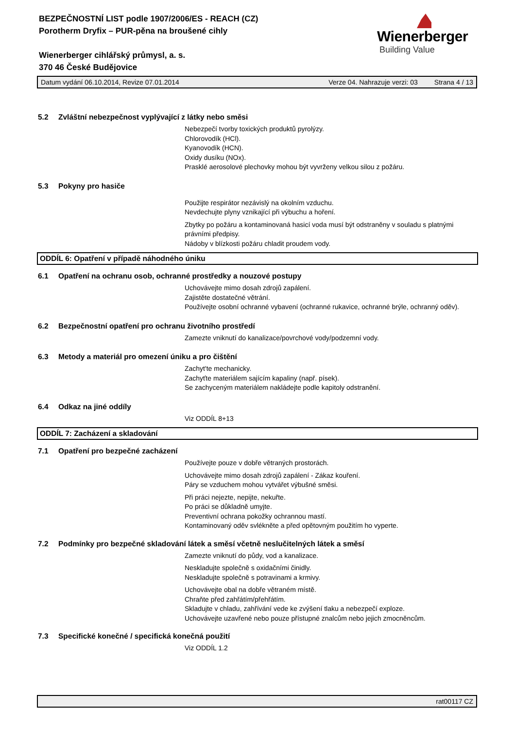BEZPEČNOSTNÍ LIST podle 1907/2006/ES - REACH (CZ)
Porotherm Dryfix – PUR-pěna na broušené cihly
Wienerberger cihlářský průmysl, a. s.
370 46 České Budějovice
Wienerberger
Building Value
Datum vydání 06.10.2014, Revize 07.01.2014 Verze 04. Nahrazuje verzi: 03 Strana 4 / 13
5.2 Zvláštní nebezpečnost vyplývající z látky nebo směsi
Nebezpečí tvorby toxických produktů pyrolýzy.
Chlorovodík (HCl).
Kyanovodík (HCN).
Oxidy dusíku (NOx).
Prasklé aerosolové plechovky mohou být vyvrženy velkou silou z požáru.
5.3 Pokyny pro hasiče
Použijte respirátor nezávislý na okolním vzduchu.
Nevdechujte plyny vznikající při výbuchu a hoření.
Zbytky po požáru a kontaminovaná hasicí voda musí být odstraněny v souladu s platnými právními předpisy.
Nádoby v blízkosti požáru chladit proudem vody.
ODDÍL 6: Opatření v případě náhodného úniku
6.1 Opatření na ochranu osob, ochranné prostředky a nouzové postupy
Uchovávejte mimo dosah zdrojů zapálení.
Zajistěte dostatečné větrání.
Používejte osobní ochranné vybavení (ochranné rukavice, ochranné brýle, ochranný oděv).
6.2 Bezpečnostní opatření pro ochranu životního prostředí
Zamezte vniknutí do kanalizace/povrchové vody/podzemní vody.
6.3 Metody a materiál pro omezení úniku a pro čištění
Zachyt'te mechanicky.
Zachyťte materiálem sajícím kapaliny (např. písek).
Se zachyceným materiálem nakládejte podle kapitoly odstranění.
6.4 Odkaz na jiné oddíly
Viz ODDÍL 8+13
ODDÍL 7: Zacházení a skladování
7.1 Opatření pro bezpečné zacházení
Používejte pouze v dobře větraných prostorách.
Uchovávejte mimo dosah zdrojů zapálení - Zákaz kouření.
Páry se vzduchem mohou vytvářet výbušné směsi.
Při práci nejezte, nepijte, nekuřte.
Po práci se důkladně umyjte.
Preventivní ochrana pokožky ochrannou mastí.
Kontaminovaný oděv svlékněte a před opětovným použitím ho vyperte.
7.2 Podmínky pro bezpečné skladování látek a směsí včetně neslučitelných látek a směsí
Zamezte vniknutí do půdy, vod a kanalizace.
Neskladujte společně s oxidačními činidly.
Neskladujte společně s potravinami a krmivy.
Uchovávejte obal na dobře větraném místě.
Chraňte před zahřátím/přehřátím.
Skladujte v chladu, zahřívání vede ke zvýšení tlaku a nebezpečí exploze.
Uchovávejte uzavřené nebo pouze přístupné znalcům nebo jejich zmocněncům.
7.3 Specifické konečné / specifická konečná použití
Viz ODDÍL 1.2
rat00117 CZ